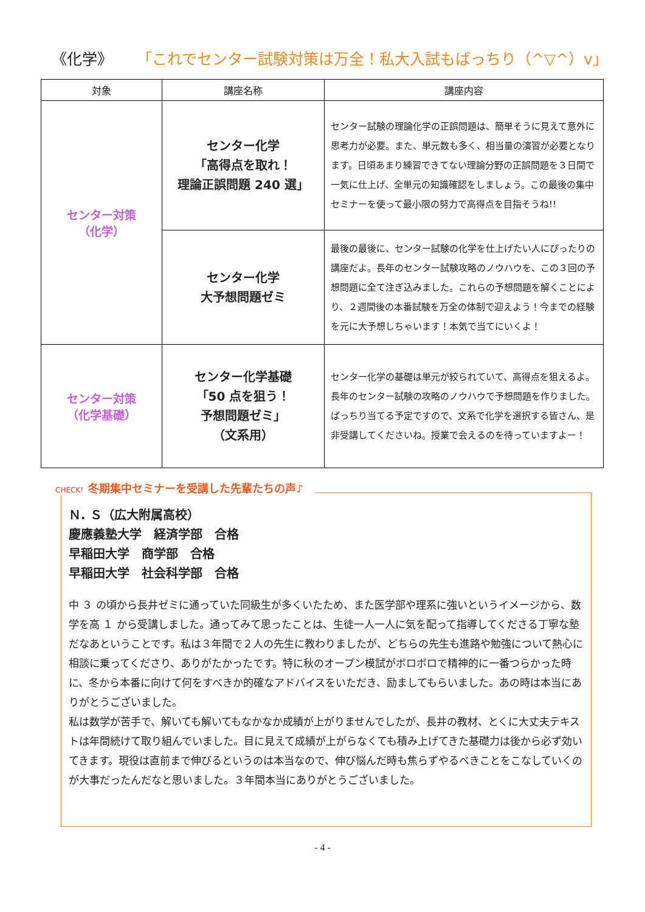《化学》 「これでセンター試験対策は万全！私大入試もばっちり（^▽^）v」
| 対象 | 講座名称 | 講座内容 |
| --- | --- | --- |
| センター対策 （化学） | センター化学 「高得点を取れ！ 理論正誤問題 240 選」 | センター試験の理論化学の正誤問題は、簡単そうに見えて意外に思考力が必要。また、単元数も多く、相当量の演習が必要となります。日頃あまり練習できてない理論分野の正誤問題を３日間で一気に仕上げ、全単元の知識確認をしましょう。この最後の集中セミナーを使って最小限の努力で高得点を目指そうね!! |
| | センター化学 大予想問題ゼミ | 最後の最後に、センター試験の化学を仕上げたい人にぴったりの講座だよ。長年のセンター試験攻略のノウハウを、この３回の予想問題に全て注ぎ込みました。これらの予想問題を解くことにより、２週間後の本番試験を万全の体制で迎えよう！今までの経験を元に大予想しちゃいます！本気で当てにいくよ！ |
| センター対策 （化学基礎） | センター化学基礎 「50 点を狙う！ 予想問題ゼミ」 （文系用） | センター化学の基礎は単元が絞られていて、高得点を狙えるよ。長年のセンター試験の攻略のノウハウで予想問題を作りました。ばっちり当てる予定ですので、文系で化学を選択する皆さん、是非受講してくださいね。授業で会えるのを待っていますよー！ |
CHECK! 冬期集中セミナーを受講した先輩たちの声♪
Ｎ. Ｓ（広大附属高校）
慶應義塾大学　経済学部　合格
早稲田大学　商学部　合格
早稲田大学　社会科学部　合格
中 ３ の頃から長井ゼミに通っていた同級生が多くいたため、また医学部や理系に強いというイメージから、数学を高 １ から受講しました。通ってみて思ったことは、生徒一人一人に気を配って指導してくださる丁寧な塾だなあということです。私は３年間で２人の先生に教わりましたが、どちらの先生も進路や勉強について熱心に相談に乗ってくださり、ありがたかったです。特に秋のオープン模試がボロボロで精神的に一番つらかった時に、冬から本番に向けて何をすべきか的確なアドバイスをいただき、励ましてもらいました。あの時は本当にありがとうございました。
私は数学が苦手で、解いても解いてもなかなか成績が上がりませんでしたが、長井の教材、とくに大丈夫テキストは年間続けて取り組んでいました。目に見えて成績が上がらなくても積み上げてきた基礎力は後から必ず効いてきます。現役は直前まで伸びるというのは本当なので、伸び悩んだ時も焦らずやるべきことをこなしていくのが大事だったんだなと思いました。３年間本当にありがとうございました。
- 4 -